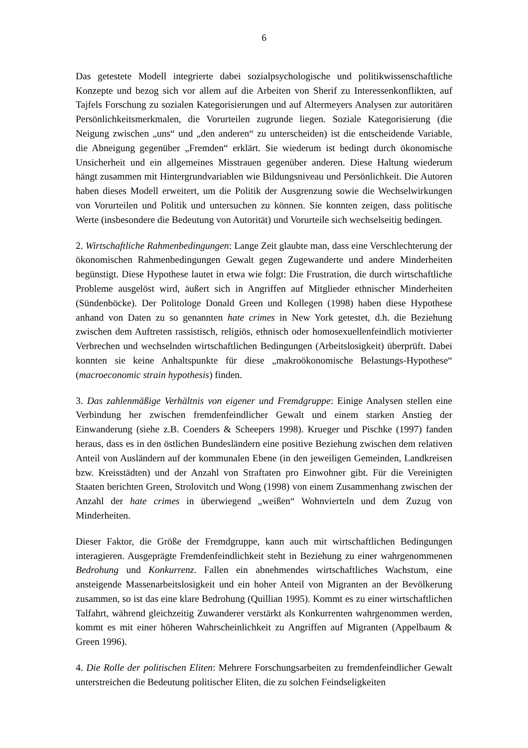6
Das getestete Modell integrierte dabei sozialpsychologische und politikwissenschaftliche Konzepte und bezog sich vor allem auf die Arbeiten von Sherif zu Interessenkonflikten, auf Tajfels Forschung zu sozialen Kategorisierungen und auf Altermeyers Analysen zur autoritären Persönlichkeitsmerkmalen, die Vorurteilen zugrunde liegen. Soziale Kategorisierung (die Neigung zwischen „uns“ und „den anderen“ zu unterscheiden) ist die entscheidende Variable, die Abneigung gegenüber „Fremden“ erklärt. Sie wiederum ist bedingt durch ökonomische Unsicherheit und ein allgemeines Misstrauen gegenüber anderen. Diese Haltung wiederum hängt zusammen mit Hintergrundvariablen wie Bildungsniveau und Persönlichkeit. Die Autoren haben dieses Modell erweitert, um die Politik der Ausgrenzung sowie die Wechselwirkungen von Vorurteilen und Politik und untersuchen zu können. Sie konnten zeigen, dass politische Werte (insbesondere die Bedeutung von Autorität) und Vorurteile sich wechselseitig bedingen.
2. Wirtschaftliche Rahmenbedingungen: Lange Zeit glaubte man, dass eine Verschlechterung der ökonomischen Rahmenbedingungen Gewalt gegen Zugewanderte und andere Minderheiten begünstigt. Diese Hypothese lautet in etwa wie folgt: Die Frustration, die durch wirtschaftliche Probleme ausgelöst wird, äußert sich in Angriffen auf Mitglieder ethnischer Minderheiten (Sündenböcke). Der Politologe Donald Green und Kollegen (1998) haben diese Hypothese anhand von Daten zu so genannten hate crimes in New York getestet, d.h. die Beziehung zwischen dem Auftreten rassistisch, religiös, ethnisch oder homosexuellenfeindlich motivierter Verbrechen und wechselnden wirtschaftlichen Bedingungen (Arbeitslosigkeit) überprüft. Dabei konnten sie keine Anhaltspunkte für diese „makroökonomische Belastungs-Hypothese“ (macroeconomic strain hypothesis) finden.
3. Das zahlenmäßige Verhältnis von eigener und Fremdgruppe: Einige Analysen stellen eine Verbindung her zwischen fremdenfeindlicher Gewalt und einem starken Anstieg der Einwanderung (siehe z.B. Coenders & Scheepers 1998). Krueger und Pischke (1997) fanden heraus, dass es in den östlichen Bundesländern eine positive Beziehung zwischen dem relativen Anteil von Ausländern auf der kommunalen Ebene (in den jeweiligen Gemeinden, Landkreisen bzw. Kreisstädten) und der Anzahl von Straftaten pro Einwohner gibt. Für die Vereinigten Staaten berichten Green, Strolovitch und Wong (1998) von einem Zusammenhang zwischen der Anzahl der hate crimes in überwiegend „weißen“ Wohnvierteln und dem Zuzug von Minderheiten.
Dieser Faktor, die Größe der Fremdgruppe, kann auch mit wirtschaftlichen Bedingungen interagieren. Ausgeprägte Fremdenfeindlichkeit steht in Beziehung zu einer wahrgenommenen Bedrohung und Konkurrenz. Fallen ein abnehmendes wirtschaftliches Wachstum, eine ansteigende Massenarbeitslosigkeit und ein hoher Anteil von Migranten an der Bevölkerung zusammen, so ist das eine klare Bedrohung (Quillian 1995). Kommt es zu einer wirtschaftlichen Talfahrt, während gleichzeitig Zuwanderer verstärkt als Konkurrenten wahrgenommen werden, kommt es mit einer höheren Wahrscheinlichkeit zu Angriffen auf Migranten (Appelbaum & Green 1996).
4. Die Rolle der politischen Eliten: Mehrere Forschungsarbeiten zu fremdenfeindlicher Gewalt unterstreichen die Bedeutung politischer Eliten, die zu solchen Feindseligkeiten